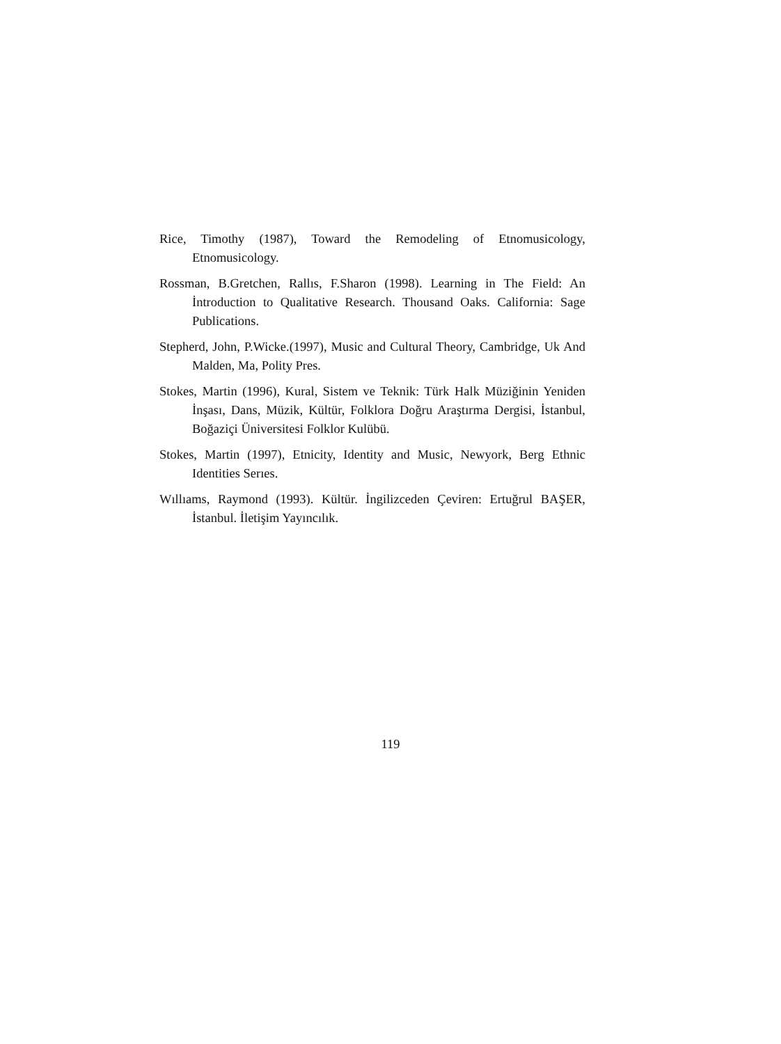Rice, Timothy (1987), Toward the Remodeling of Etnomusicology, Etnomusicology.
Rossman, B.Gretchen, Rallıs, F.Sharon (1998). Learning in The Field: An İntroduction to Qualitative Research. Thousand Oaks. California: Sage Publications.
Stepherd, John, P.Wicke.(1997), Music and Cultural Theory, Cambridge, Uk And Malden, Ma, Polity Pres.
Stokes, Martin (1996), Kural, Sistem ve Teknik: Türk Halk Müziğinin Yeniden İnşası, Dans, Müzik, Kültür, Folklora Doğru Araştırma Dergisi, İstanbul, Boğaziçi Üniversitesi Folklor Kulübü.
Stokes, Martin (1997), Etnicity, Identity and Music, Newyork, Berg Ethnic Identities Serıes.
Wıllıams, Raymond (1993). Kültür. İngilizceden Çeviren: Ertuğrul BAŞER, İstanbul. İletişim Yayıncılık.
119